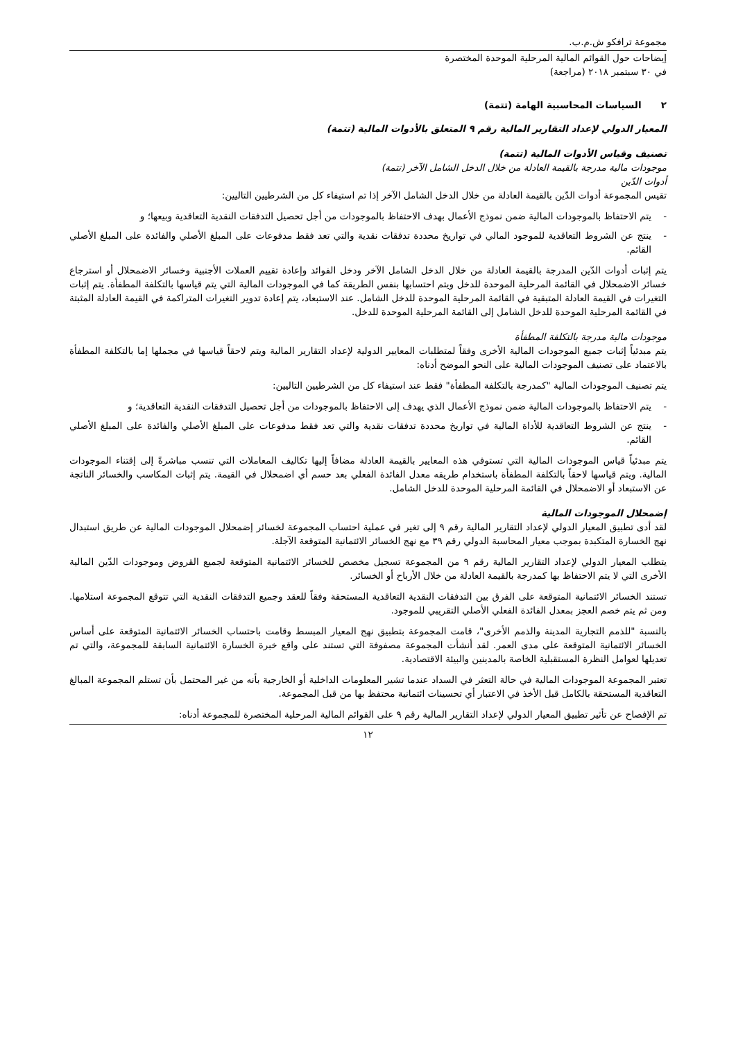مجموعة ترافكو ش.م.ب.
إيضاحات حول القوائم المالية المرحلية الموحدة المختصرة
في ٣٠ سبتمبر ٢٠١٨ (مراجعة)
٢ السياسات المحاسبية الهامة (تتمة)
المعيار الدولي لإعداد التقارير المالية رقم ٩ المتعلق بالأدوات المالية (تتمة)
تصنيف وقياس الأدوات المالية (تتمة)
موجودات مالية مدرجة بالقيمة العادلة من خلال الدخل الشامل الآخر (تتمة)
أدوات الدّين
تقيس المجموعة أدوات الدّين بالقيمة العادلة من خلال الدخل الشامل الآخر إذا تم استيفاء كل من الشرطيين التاليين:
- يتم الاحتفاظ بالموجودات المالية ضمن نموذج الأعمال بهدف الاحتفاظ بالموجودات من أجل تحصيل التدفقات النقدية التعاقدية وبيعها؛ و
- ينتج عن الشروط التعاقدية للموجود المالي في تواريخ محددة تدفقات نقدية والتي تعد فقط مدفوعات على المبلغ الأصلي والفائدة على المبلغ الأصلي القائم.
يتم إثبات أدوات الدّين المدرجة بالقيمة العادلة من خلال الدخل الشامل الآخر ودخل الفوائد وإعادة تقييم العملات الأجنبية وخسائر الاضمحلال أو استرجاع خسائر الاضمحلال في القائمة المرحلية الموحدة للدخل ويتم احتسابها بنفس الطريقة كما في الموجودات المالية التي يتم قياسها بالتكلفة المطفأة. يتم إثبات التغيرات في القيمة العادلة المتبقية في القائمة المرحلية الموحدة للدخل الشامل. عند الاستبعاد، يتم إعادة تدوير التغيرات المتراكمة في القيمة العادلة المثبتة في القائمة المرحلية الموحدة للدخل الشامل إلى القائمة المرحلية الموحدة للدخل.
موجودات مالية مدرجة بالتكلفة المطفأة
يتم مبدئياً إثبات جميع الموجودات المالية الأخرى وفقاً لمتطلبات المعايير الدولية لإعداد التقارير المالية ويتم لاحقاً قياسها في مجملها إما بالتكلفة المطفأة بالاعتماد على تصنيف الموجودات المالية على النحو الموضح أدناه:
يتم تصنيف الموجودات المالية "كمدرجة بالتكلفة المطفأة" فقط عند استيفاء كل من الشرطيين التاليين:
- يتم الاحتفاظ بالموجودات المالية ضمن نموذج الأعمال الذي يهدف إلى الاحتفاظ بالموجودات من أجل تحصيل التدفقات النقدية التعاقدية؛ و
- ينتج عن الشروط التعاقدية للأداة المالية في تواريخ محددة تدفقات نقدية والتي تعد فقط مدفوعات على المبلغ الأصلي والفائدة على المبلغ الأصلي القائم.
يتم مبدئياً قياس الموجودات المالية التي تستوفي هذه المعايير بالقيمة العادلة مضافاً إليها تكاليف المعاملات التي تنسب مباشرةً إلى إقتناء الموجودات المالية. ويتم قياسها لاحقاً بالتكلفة المطفأة باستخدام طريقه معدل الفائدة الفعلي بعد حسم أي اضمحلال في القيمة. يتم إثبات المكاسب والخسائر الناتجة عن الاستبعاد أو الاضمحلال في القائمة المرحلية الموحدة للدخل الشامل.
إضمحلال الموجودات المالية
لقد أدى تطبيق المعيار الدولي لإعداد التقارير المالية رقم ٩ إلى تغير في عملية احتساب المجموعة لخسائر إضمحلال الموجودات المالية عن طريق استبدال نهج الخسارة المتكبدة بموجب معيار المحاسبة الدولي رقم ٣٩ مع نهج الخسائر الائتمانية المتوقعة الآجلة.
يتطلب المعيار الدولي لإعداد التقارير المالية رقم ٩ من المجموعة تسجيل مخصص للخسائر الائتمانية المتوقعة لجميع القروض وموجودات الدّين المالية الأخرى التي لا يتم الاحتفاظ بها كمدرجة بالقيمة العادلة من خلال الأرباح أو الخسائر.
تستند الخسائر الائتمانية المتوقعة على الفرق بين التدفقات النقدية التعاقدية المستحقة وفقاً للعقد وجميع التدفقات النقدية التي تتوقع المجموعة استلامها. ومن ثم يتم خصم العجز بمعدل الفائدة الفعلي الأصلي التقريبي للموجود.
بالنسبة "للذمم التجارية المدينة والذمم الأخرى"، قامت المجموعة بتطبيق نهج المعيار المبسط وقامت باحتساب الخسائر الائتمانية المتوقعة على أساس الخسائر الائتمانية المتوقعة على مدى العمر. لقد أنشأت المجموعة مصفوفة التي تستند على واقع خبرة الخسارة الائتمانية السابقة للمجموعة، والتي تم تعديلها لعوامل النظرة المستقبلية الخاصة بالمدينين والبيئة الاقتصادية.
تعتبر المجموعة الموجودات المالية في حالة التعثر في السداد عندما تشير المعلومات الداخلية أو الخارجية بأنه من غير المحتمل بأن تستلم المجموعة المبالغ التعاقدية المستحقة بالكامل قبل الأخذ في الاعتبار أي تحسينات ائتمانية محتفظ بها من قبل المجموعة.
تم الإفصاح عن تأثير تطبيق المعيار الدولي لإعداد التقارير المالية رقم ٩ على القوائم المالية المرحلية المختصرة للمجموعة أدناه:
١٢